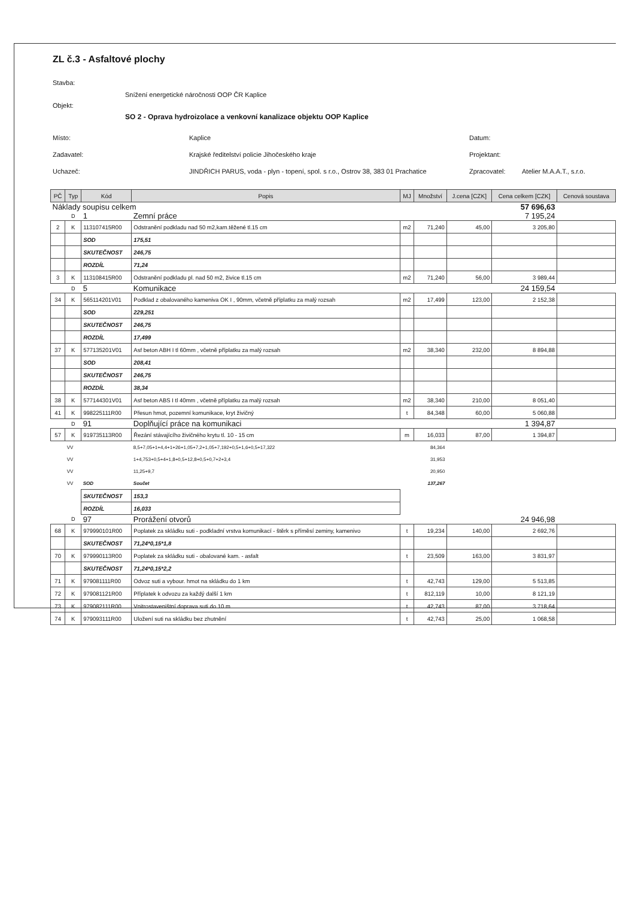ZL č.3 - Asfaltové plochy
Stavba:
Snížení energetické náročnosti OOP ČR Kaplice
Objekt:
SO 2 - Oprava hydroizolace a venkovní kanalizace objektu OOP Kaplice
| Místo: | Kaplice | Datum: | |
| Zadavatel: | Krajské ředitelství policie Jihočeského kraje | Projektant: | |
| Uchazeč: | JINDŘICH PARUS, voda - plyn - topení, spol. s r.o., Ostrov 38, 383 01 Prachatice | Zpracovatel: | Atelier M.A.A.T., s.r.o. |
| PČ | Typ | Kód | Popis | MJ | Množství | J.cena [CZK] | Cena celkem [CZK] | Cenová soustava |
| --- | --- | --- | --- | --- | --- | --- | --- | --- |
| Náklady soupisu celkem | | | | | | | 57 696,63 | |
| | D | 1 | Zemní práce | | | | 7 195,24 | |
| 2 | K | 113107415R00 | Odstranění podkladu nad 50 m2,kam.těžené tl.15 cm | m2 | 71,240 | 45,00 | 3 205,80 | |
| | | SOD | 175,51 | | | | | |
| | | SKUTEČNOST | 246,75 | | | | | |
| | | ROZDÍL | 71,24 | | | | | |
| 3 | K | 113108415R00 | Odstranění podkladu pl. nad 50 m2, živice tl.15 cm | m2 | 71,240 | 56,00 | 3 989,44 | |
| | D | 5 | Komunikace | | | | 24 159,54 | |
| 34 | K | 565114201V01 | Podklad z obalovaného kameniva OK I , 90mm, včetně příplatku za malý rozsah | m2 | 17,499 | 123,00 | 2 152,38 | |
| | | SOD | 229,251 | | | | | |
| | | SKUTEČNOST | 246,75 | | | | | |
| | | ROZDÍL | 17,499 | | | | | |
| 37 | K | 577135201V01 | Asf beton ABH I tl 60mm , včetně příplatku za malý rozsah | m2 | 38,340 | 232,00 | 8 894,88 | |
| | | SOD | 208,41 | | | | | |
| | | SKUTEČNOST | 246,75 | | | | | |
| | | ROZDÍL | 38,34 | | | | | |
| 38 | K | 577144301V01 | Asf beton ABS I tl 40mm , včetně příplatku za malý rozsah | m2 | 38,340 | 210,00 | 8 051,40 | |
| 41 | K | 998225111R00 | Přesun hmot, pozemní komunikace, kryt živičný | t | 84,348 | 60,00 | 5 060,88 | |
| | D | 91 | Doplňující práce na komunikaci | | | | 1 394,87 | |
| 57 | K | 919735113R00 | Řezání stávajícího živičného krytu tl. 10 - 15 cm | m | 16,033 | 87,00 | 1 394,87 | |
| | VV | | 8,5+7,05+1+4,4+1+26+1,05+7,2+1,05+7,192+0,5+1,6+0,5+17,322 | | 84,364 | | | |
| | VV | | 1+4,753+0,5+4+1,8+0,5+12,8+0,5+0,7+2+3,4 | | 31,953 | | | |
| | VV | | 11,25+9,7 | | 20,950 | | | |
| | VV | SOD | Součet | | 137,267 | | | |
| | | SKUTEČNOST | 153,3 | | | | | |
| | | ROZDÍL | 16,033 | | | | | |
| | D | 97 | Prorážení otvorů | | | | 24 946,98 | |
| 68 | K | 979990101R00 | Poplatek za skládku suti - podkladní vrstva komunikací - štěrk s příměsí zeminy, kamenivo | t | 19,234 | 140,00 | 2 692,76 | |
| | | SKUTEČNOST | 71,24*0,15*1,8 | | | | | |
| 70 | K | 979990113R00 | Poplatek za skládku suti - obalované kam. - asfalt | t | 23,509 | 163,00 | 3 831,97 | |
| | | SKUTEČNOST | 71,24*0,15*2,2 | | | | | |
| 71 | K | 979081111R00 | Odvoz suti a vybour. hmot na skládku do 1 km | t | 42,743 | 129,00 | 5 513,85 | |
| 72 | K | 979081121R00 | Příplatek k odvozu za každý další 1 km | t | 812,119 | 10,00 | 8 121,19 | |
| 73 | K | 979082111R00 | Vnitrostaveništní doprava suti do 10 m | t | 42,743 | 87,00 | 3 718,64 | |
| 74 | K | 979093111R00 | Uložení suti na skládku bez zhutnění | t | 42,743 | 25,00 | 1 068,58 | |